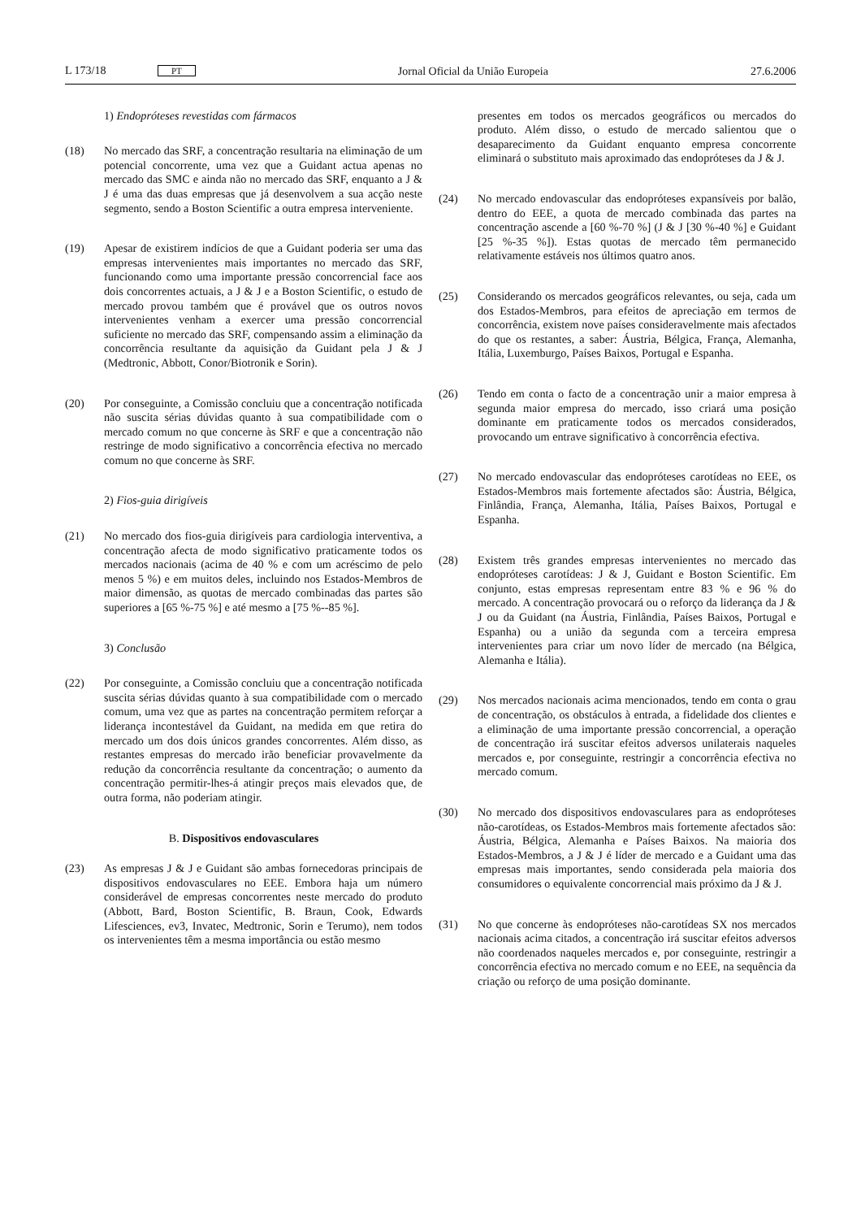L 173/18 PT Jornal Oficial da União Europeia 27.6.2006
1) Endopróteses revestidas com fármacos
(18) No mercado das SRF, a concentração resultaria na eliminação de um potencial concorrente, uma vez que a Guidant actua apenas no mercado das SMC e ainda não no mercado das SRF, enquanto a J & J é uma das duas empresas que já desenvolvem a sua acção neste segmento, sendo a Boston Scientific a outra empresa interveniente.
(19) Apesar de existirem indícios de que a Guidant poderia ser uma das empresas intervenientes mais importantes no mercado das SRF, funcionando como uma importante pressão concorrencial face aos dois concorrentes actuais, a J & J e a Boston Scientific, o estudo de mercado provou também que é provável que os outros novos intervenientes venham a exercer uma pressão concorrencial suficiente no mercado das SRF, compensando assim a eliminação da concorrência resultante da aquisição da Guidant pela J & J (Medtronic, Abbott, Conor/Biotronik e Sorin).
(20) Por conseguinte, a Comissão concluiu que a concentração notificada não suscita sérias dúvidas quanto à sua compatibilidade com o mercado comum no que concerne às SRF e que a concentração não restringe de modo significativo a concorrência efectiva no mercado comum no que concerne às SRF.
2) Fios-guia dirigíveis
(21) No mercado dos fios-guia dirigíveis para cardiologia interventiva, a concentração afecta de modo significativo praticamente todos os mercados nacionais (acima de 40 % e com um acréscimo de pelo menos 5 %) e em muitos deles, incluindo nos Estados-Membros de maior dimensão, as quotas de mercado combinadas das partes são superiores a [65 %-75 %] e até mesmo a [75 %--85 %].
3) Conclusão
(22) Por conseguinte, a Comissão concluiu que a concentração notificada suscita sérias dúvidas quanto à sua compatibilidade com o mercado comum, uma vez que as partes na concentração permitem reforçar a liderança incontestável da Guidant, na medida em que retira do mercado um dos dois únicos grandes concorrentes. Além disso, as restantes empresas do mercado irão beneficiar provavelmente da redução da concorrência resultante da concentração; o aumento da concentração permitir-lhes-á atingir preços mais elevados que, de outra forma, não poderiam atingir.
B. Dispositivos endovasculares
(23) As empresas J & J e Guidant são ambas fornecedoras principais de dispositivos endovasculares no EEE. Embora haja um número considerável de empresas concorrentes neste mercado do produto (Abbott, Bard, Boston Scientific, B. Braun, Cook, Edwards Lifesciences, ev3, Invatec, Medtronic, Sorin e Terumo), nem todos os intervenientes têm a mesma importância ou estão mesmo
presentes em todos os mercados geográficos ou mercados do produto. Além disso, o estudo de mercado salientou que o desaparecimento da Guidant enquanto empresa concorrente eliminará o substituto mais aproximado das endopróteses da J & J.
(24) No mercado endovascular das endopróteses expansíveis por balão, dentro do EEE, a quota de mercado combinada das partes na concentração ascende a [60 %-70 %] (J & J [30 %-40 %] e Guidant [25 %-35 %]). Estas quotas de mercado têm permanecido relativamente estáveis nos últimos quatro anos.
(25) Considerando os mercados geográficos relevantes, ou seja, cada um dos Estados-Membros, para efeitos de apreciação em termos de concorrência, existem nove países consideravelmente mais afectados do que os restantes, a saber: Áustria, Bélgica, França, Alemanha, Itália, Luxemburgo, Países Baixos, Portugal e Espanha.
(26) Tendo em conta o facto de a concentração unir a maior empresa à segunda maior empresa do mercado, isso criará uma posição dominante em praticamente todos os mercados considerados, provocando um entrave significativo à concorrência efectiva.
(27) No mercado endovascular das endopróteses carotídeas no EEE, os Estados-Membros mais fortemente afectados são: Áustria, Bélgica, Finlândia, França, Alemanha, Itália, Países Baixos, Portugal e Espanha.
(28) Existem três grandes empresas intervenientes no mercado das endopróteses carotídeas: J & J, Guidant e Boston Scientific. Em conjunto, estas empresas representam entre 83 % e 96 % do mercado. A concentração provocará ou o reforço da liderança da J & J ou da Guidant (na Áustria, Finlândia, Países Baixos, Portugal e Espanha) ou a união da segunda com a terceira empresa intervenientes para criar um novo líder de mercado (na Bélgica, Alemanha e Itália).
(29) Nos mercados nacionais acima mencionados, tendo em conta o grau de concentração, os obstáculos à entrada, a fidelidade dos clientes e a eliminação de uma importante pressão concorrencial, a operação de concentração irá suscitar efeitos adversos unilaterais naqueles mercados e, por conseguinte, restringir a concorrência efectiva no mercado comum.
(30) No mercado dos dispositivos endovasculares para as endopróteses não-carotídeas, os Estados-Membros mais fortemente afectados são: Áustria, Bélgica, Alemanha e Países Baixos. Na maioria dos Estados-Membros, a J & J é líder de mercado e a Guidant uma das empresas mais importantes, sendo considerada pela maioria dos consumidores o equivalente concorrencial mais próximo da J & J.
(31) No que concerne às endopróteses não-carotídeas SX nos mercados nacionais acima citados, a concentração irá suscitar efeitos adversos não coordenados naqueles mercados e, por conseguinte, restringir a concorrência efectiva no mercado comum e no EEE, na sequência da criação ou reforço de uma posição dominante.